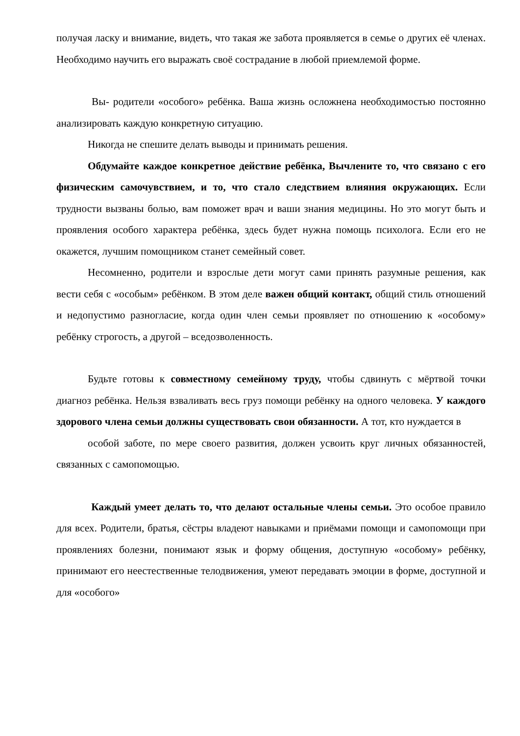получая ласку и внимание, видеть, что такая же забота проявляется в семье о других её членах. Необходимо научить его выражать своё сострадание в любой приемлемой форме.
Вы- родители «особого» ребёнка. Ваша жизнь осложнена необходимостью постоянно анализировать каждую конкретную ситуацию.
Никогда не спешите делать выводы и принимать решения.
Обдумайте каждое конкретное действие ребёнка, Вычлените то, что связано с его физическим самочувствием, и то, что стало следствием влияния окружающих. Если трудности вызваны болью, вам поможет врач и ваши знания медицины. Но это могут быть и проявления особого характера ребёнка, здесь будет нужна помощь психолога. Если его не окажется, лучшим помощником станет семейный совет.
Несомненно, родители и взрослые дети могут сами принять разумные решения, как вести себя с «особым» ребёнком. В этом деле важен общий контакт, общий стиль отношений и недопустимо разногласие, когда один член семьи проявляет по отношению к «особому» ребёнку строгость, а другой – вседозволенность.
Будьте готовы к совместному семейному труду, чтобы сдвинуть с мёртвой точки диагноз ребёнка. Нельзя взваливать весь груз помощи ребёнку на одного человека. У каждого здорового члена семьи должны существовать свои обязанности. А тот, кто нуждается в
особой заботе, по мере своего развития, должен усвоить круг личных обязанностей, связанных с самопомощью.
Каждый умеет делать то, что делают остальные члены семьи. Это особое правило для всех. Родители, братья, сёстры владеют навыками и приёмами помощи и самопомощи при проявлениях болезни, понимают язык и форму общения, доступную «особому» ребёнку, принимают его неестественные телодвижения, умеют передавать эмоции в форме, доступной и для «особого»